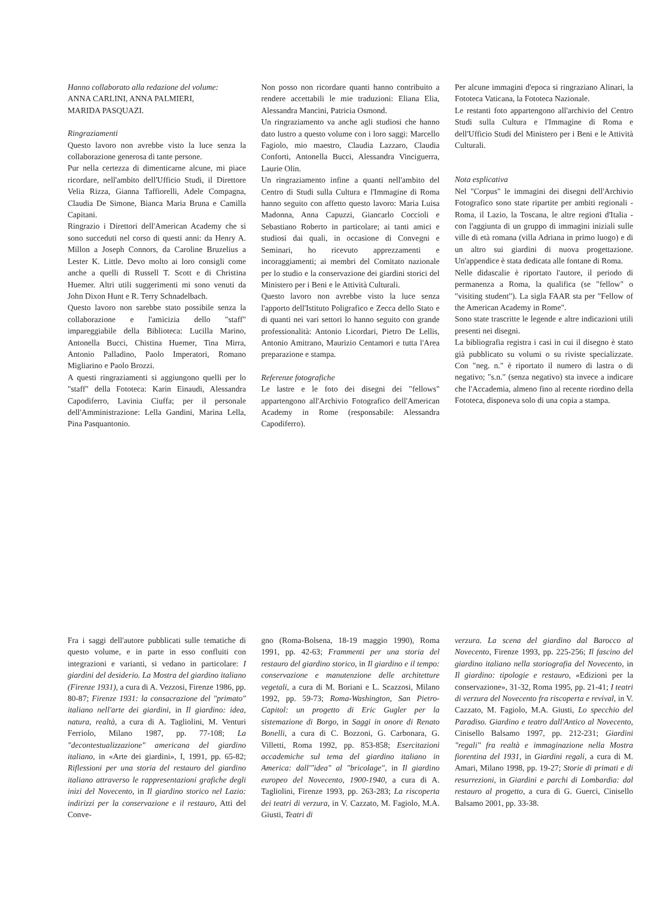Hanno collaborato alla redazione del volume:
ANNA CARLINI, ANNA PALMIERI,
MARIDA PASQUAZI.
Ringraziamenti
Questo lavoro non avrebbe visto la luce senza la collaborazione generosa di tante persone.
Pur nella certezza di dimenticarne alcune, mi piace ricordare, nell'ambito dell'Ufficio Studi, il Direttore Velia Rizza, Gianna Taffiorelli, Adele Compagna, Claudia De Simone, Bianca Maria Bruna e Camilla Capitani.
Ringrazio i Direttori dell'American Academy che si sono succeduti nel corso di questi anni: da Henry A. Millon a Joseph Connors, da Caroline Bruzelius a Lester K. Little. Devo molto ai loro consigli come anche a quelli di Russell T. Scott e di Christina Huemer. Altri utili suggerimenti mi sono venuti da John Dixon Hunt e R. Terry Schnadelbach.
Questo lavoro non sarebbe stato possibile senza la collaborazione e l'amicizia dello "staff" impareggiabile della Biblioteca: Lucilla Marino, Antonella Bucci, Chistina Huemer, Tina Mirra, Antonio Palladino, Paolo Imperatori, Romano Migliarino e Paolo Brozzi.
A questi ringraziamenti si aggiungono quelli per lo "staff" della Fototeca: Karin Einaudi, Alessandra Capodiferro, Lavinia Ciuffa; per il personale dell'Amministrazione: Lella Gandini, Marina Lella, Pina Pasquantonio.
Non posso non ricordare quanti hanno contribuito a rendere accettabili le mie traduzioni: Eliana Elia, Alessandra Mancini, Patricia Osmond.
Un ringraziamento va anche agli studiosi che hanno dato lustro a questo volume con i loro saggi: Marcello Fagiolo, mio maestro, Claudia Lazzaro, Claudia Conforti, Antonella Bucci, Alessandra Vinciguerra, Laurie Olin.
Un ringraziamento infine a quanti nell'ambito del Centro di Studi sulla Cultura e l'Immagine di Roma hanno seguito con affetto questo lavoro: Maria Luisa Madonna, Anna Capuzzi, Giancarlo Coccioli e Sebastiano Roberto in particolare; ai tanti amici e studiosi dai quali, in occasione di Convegni e Seminari, ho ricevuto apprezzamenti e incoraggiamenti; ai membri del Comitato nazionale per lo studio e la conservazione dei giardini storici del Ministero per i Beni e le Attività Culturali.
Questo lavoro non avrebbe visto la luce senza l'apporto dell'Istituto Poligrafico e Zecca dello Stato e di quanti nei vari settori lo hanno seguito con grande professionalità: Antonio Licordari, Pietro De Lellis, Antonio Amitrano, Maurizio Centamori e tutta l'Area preparazione e stampa.
Referenze fotografiche
Le lastre e le foto dei disegni dei "fellows" appartengono all'Archivio Fotografico dell'American Academy in Rome (responsabile: Alessandra Capodiferro).
Per alcune immagini d'epoca si ringraziano Alinari, la Fototeca Vaticana, la Fototeca Nazionale.
Le restanti foto appartengono all'archivio del Centro Studi sulla Cultura e l'Immagine di Roma e dell'Ufficio Studi del Ministero per i Beni e le Attività Culturali.
Nota esplicativa
Nel "Corpus" le immagini dei disegni dell'Archivio Fotografico sono state ripartite per ambiti regionali - Roma, il Lazio, la Toscana, le altre regioni d'Italia - con l'aggiunta di un gruppo di immagini iniziali sulle ville di età romana (villa Adriana in primo luogo) e di un altro sui giardini di nuova progettazione. Un'appendice è stata dedicata alle fontane di Roma.
Nelle didascalie è riportato l'autore, il periodo di permanenza a Roma, la qualifica (se "fellow" o "visiting student"). La sigla FAAR sta per "Fellow of the American Academy in Rome".
Sono state trascritte le legende e altre indicazioni utili presenti nei disegni.
La bibliografia registra i casi in cui il disegno è stato già pubblicato su volumi o su riviste specializzate. Con "neg. n." è riportato il numero di lastra o di negativo; "s.n." (senza negativo) sta invece a indicare che l'Accademia, almeno fino al recente riordino della Fototeca, disponeva solo di una copia a stampa.
Fra i saggi dell'autore pubblicati sulle tematiche di questo volume, e in parte in esso confluiti con integrazioni e varianti, si vedano in particolare: I giardini del desiderio. La Mostra del giardino italiano (Firenze 1931), a cura di A. Vezzosi, Firenze 1986, pp. 80-87; Firenze 1931: la consacrazione del "primato" italiano nell'arte dei giardini, in Il giardino: idea, natura, realtà, a cura di A. Tagliolini, M. Venturi Ferriolo, Milano 1987, pp. 77-108; La "decontestualizzazione" americana del giardino italiano, in «Arte dei giardini», I, 1991, pp. 65-82; Riflessioni per una storia del restauro del giardino italiano attraverso le rappresentazioni grafiche degli inizi del Novecento, in Il giardino storico nel Lazio: indirizzi per la conservazione e il restauro, Atti del Conve-
gno (Roma-Bolsena, 18-19 maggio 1990), Roma 1991, pp. 42-63; Frammenti per una storia del restauro del giardino storico, in Il giardino e il tempo: conservazione e manutenzione delle architetture vegetali, a cura di M. Boriani e L. Scazzosi, Milano 1992, pp. 59-73; Roma-Washington, San Pietro-Capitol: un progetto di Eric Gugler per la sistemazione di Borgo, in Saggi in onore di Renato Bonelli, a cura di C. Bozzoni, G. Carbonara, G. Villetti, Roma 1992, pp. 853-858; Esercitazioni accademiche sul tema del giardino italiano in America: dall'"idea" al "bricolage", in Il giardino europeo del Novecento, 1900-1940, a cura di A. Tagliolini, Firenze 1993, pp. 263-283; La riscoperta dei teatri di verzura, in V. Cazzato, M. Fagiolo, M.A. Giusti, Teatri di
verzura. La scena del giardino dal Barocco al Novecento, Firenze 1993, pp. 225-256; Il fascino del giardino italiano nella storiografia del Novecento, in Il giardino: tipologie e restauro, «Edizioni per la conservazione», 31-32, Roma 1995, pp. 21-41; I teatri di verzura del Novecento fra riscoperta e revival, in V. Cazzato, M. Fagiolo, M.A. Giusti, Lo specchio del Paradiso. Giardino e teatro dall'Antico al Novecento, Cinisello Balsamo 1997, pp. 212-231; Giardini "regali" fra realtà e immaginazione nella Mostra fiorentina del 1931, in Giardini regali, a cura di M. Amari, Milano 1998, pp. 19-27; Storie di primati e di resurrezioni, in Giardini e parchi di Lombardia: dal restauro al progetto, a cura di G. Guerci, Cinisello Balsamo 2001, pp. 33-38.